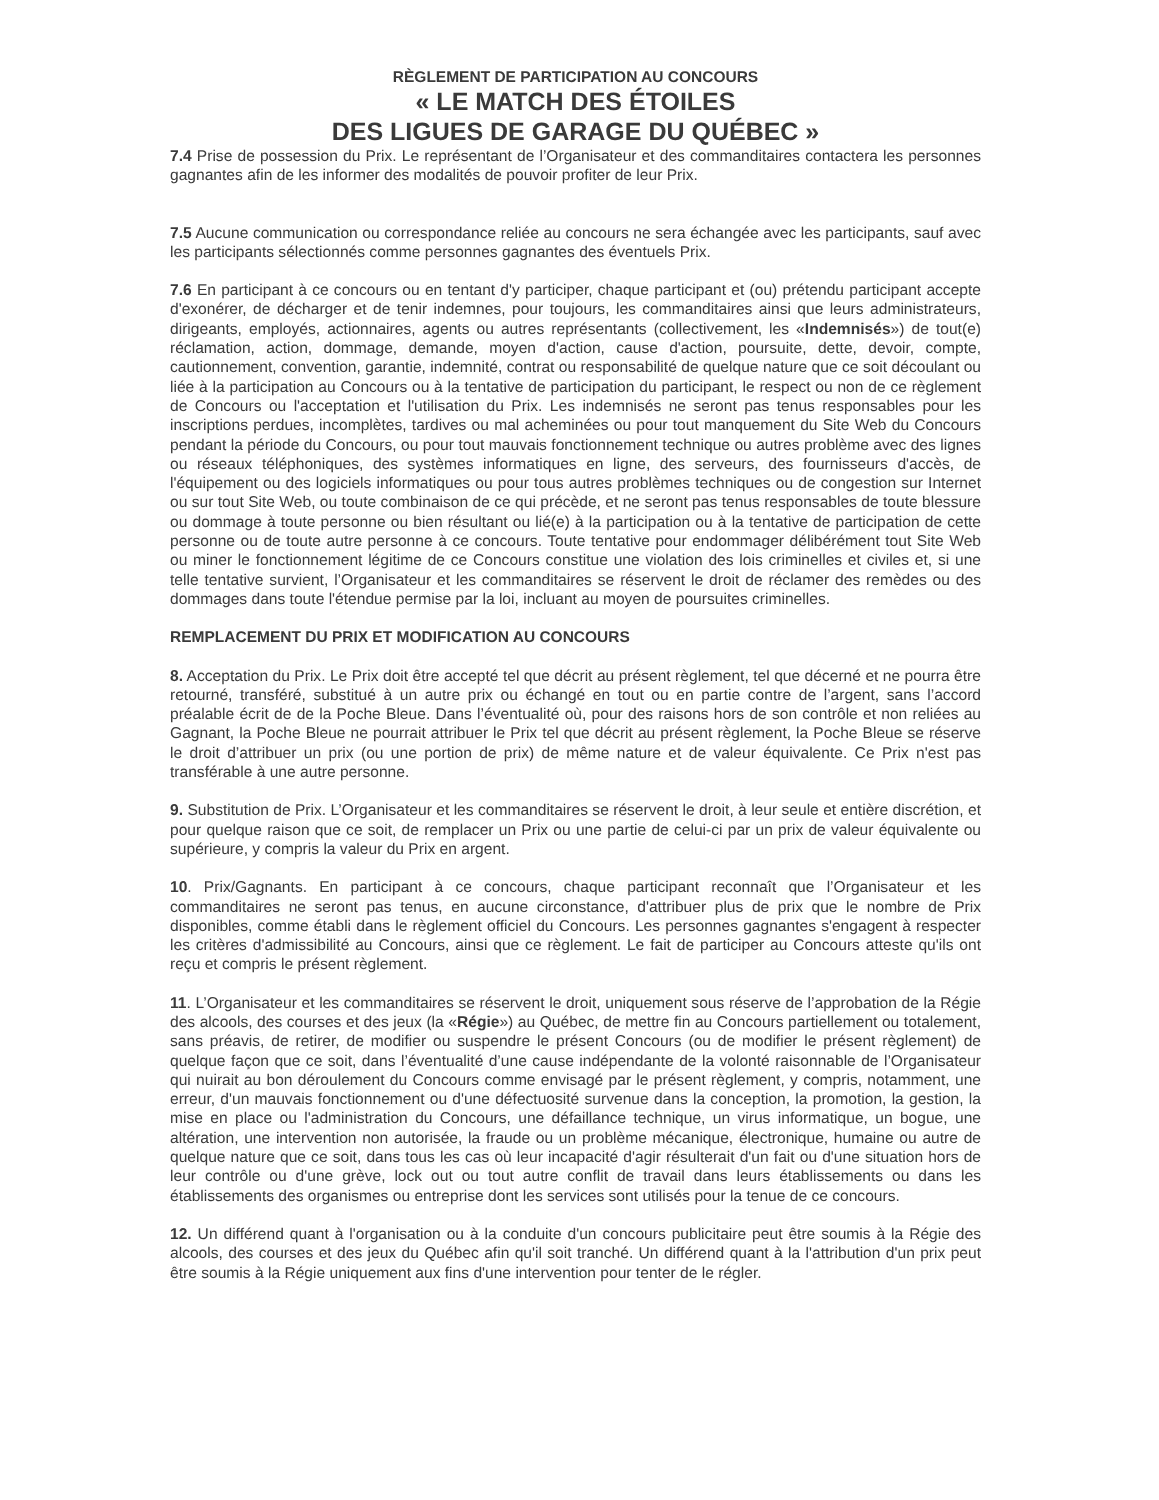RÈGLEMENT DE PARTICIPATION AU CONCOURS
« LE MATCH DES ÉTOILES
DES LIGUES DE GARAGE DU QUÉBEC »
7.4 Prise de possession du Prix. Le représentant de l’Organisateur et des commanditaires contactera les personnes gagnantes afin de les informer des modalités de pouvoir profiter de leur Prix.
7.5 Aucune communication ou correspondance reliée au concours ne sera échangée avec les participants, sauf avec les participants sélectionnés comme personnes gagnantes des éventuels Prix.
7.6 En participant à ce concours ou en tentant d'y participer, chaque participant et (ou) prétendu participant accepte d'exonérer, de décharger et de tenir indemnes, pour toujours, les commanditaires ainsi que leurs administrateurs, dirigeants, employés, actionnaires, agents ou autres représentants (collectivement, les «Indemnisés») de tout(e) réclamation, action, dommage, demande, moyen d'action, cause d'action, poursuite, dette, devoir, compte, cautionnement, convention, garantie, indemnité, contrat ou responsabilité de quelque nature que ce soit découlant ou liée à la participation au Concours ou à la tentative de participation du participant, le respect ou non de ce règlement de Concours ou l'acceptation et l'utilisation du Prix. Les indemnisés ne seront pas tenus responsables pour les inscriptions perdues, incomplètes, tardives ou mal acheminées ou pour tout manquement du Site Web du Concours pendant la période du Concours, ou pour tout mauvais fonctionnement technique ou autres problème avec des lignes ou réseaux téléphoniques, des systèmes informatiques en ligne, des serveurs, des fournisseurs d'accès, de l'équipement ou des logiciels informatiques ou pour tous autres problèmes techniques ou de congestion sur Internet ou sur tout Site Web, ou toute combinaison de ce qui précède, et ne seront pas tenus responsables de toute blessure ou dommage à toute personne ou bien résultant ou lié(e) à la participation ou à la tentative de participation de cette personne ou de toute autre personne à ce concours. Toute tentative pour endommager délibérément tout Site Web ou miner le fonctionnement légitime de ce Concours constitue une violation des lois criminelles et civiles et, si une telle tentative survient, l’Organisateur et les commanditaires se réservent le droit de réclamer des remèdes ou des dommages dans toute l'étendue permise par la loi, incluant au moyen de poursuites criminelles.
REMPLACEMENT DU PRIX ET MODIFICATION AU CONCOURS
8. Acceptation du Prix. Le Prix doit être accepté tel que décrit au présent règlement, tel que décerné et ne pourra être retourné, transféré, substitué à un autre prix ou échangé en tout ou en partie contre de l’argent, sans l’accord préalable écrit de de la Poche Bleue. Dans l’éventualité où, pour des raisons hors de son contrôle et non reliées au Gagnant, la Poche Bleue ne pourrait attribuer le Prix tel que décrit au présent règlement, la Poche Bleue se réserve le droit d’attribuer un prix (ou une portion de prix) de même nature et de valeur équivalente. Ce Prix n'est pas transférable à une autre personne.
9. Substitution de Prix. L’Organisateur et les commanditaires se réservent le droit, à leur seule et entière discrétion, et pour quelque raison que ce soit, de remplacer un Prix ou une partie de celui-ci par un prix de valeur équivalente ou supérieure, y compris la valeur du Prix en argent.
10. Prix/Gagnants. En participant à ce concours, chaque participant reconnaît que l’Organisateur et les commanditaires ne seront pas tenus, en aucune circonstance, d'attribuer plus de prix que le nombre de Prix disponibles, comme établi dans le règlement officiel du Concours. Les personnes gagnantes s'engagent à respecter les critères d'admissibilité au Concours, ainsi que ce règlement. Le fait de participer au Concours atteste qu'ils ont reçu et compris le présent règlement.
11. L’Organisateur et les commanditaires se réservent le droit, uniquement sous réserve de l’approbation de la Régie des alcools, des courses et des jeux (la «Régie») au Québec, de mettre fin au Concours partiellement ou totalement, sans préavis, de retirer, de modifier ou suspendre le présent Concours (ou de modifier le présent règlement) de quelque façon que ce soit, dans l’éventualité d’une cause indépendante de la volonté raisonnable de l’Organisateur qui nuirait au bon déroulement du Concours comme envisagé par le présent règlement, y compris, notamment, une erreur, d'un mauvais fonctionnement ou d'une défectuosité survenue dans la conception, la promotion, la gestion, la mise en place ou l'administration du Concours, une défaillance technique, un virus informatique, un bogue, une altération, une intervention non autorisée, la fraude ou un problème mécanique, électronique, humaine ou autre de quelque nature que ce soit, dans tous les cas où leur incapacité d'agir résulterait d'un fait ou d'une situation hors de leur contrôle ou d'une grève, lock out ou tout autre conflit de travail dans leurs établissements ou dans les établissements des organismes ou entreprise dont les services sont utilisés pour la tenue de ce concours.
12. Un différend quant à l'organisation ou à la conduite d'un concours publicitaire peut être soumis à la Régie des alcools, des courses et des jeux du Québec afin qu'il soit tranché. Un différend quant à la l'attribution d'un prix peut être soumis à la Régie uniquement aux fins d'une intervention pour tenter de le régler.